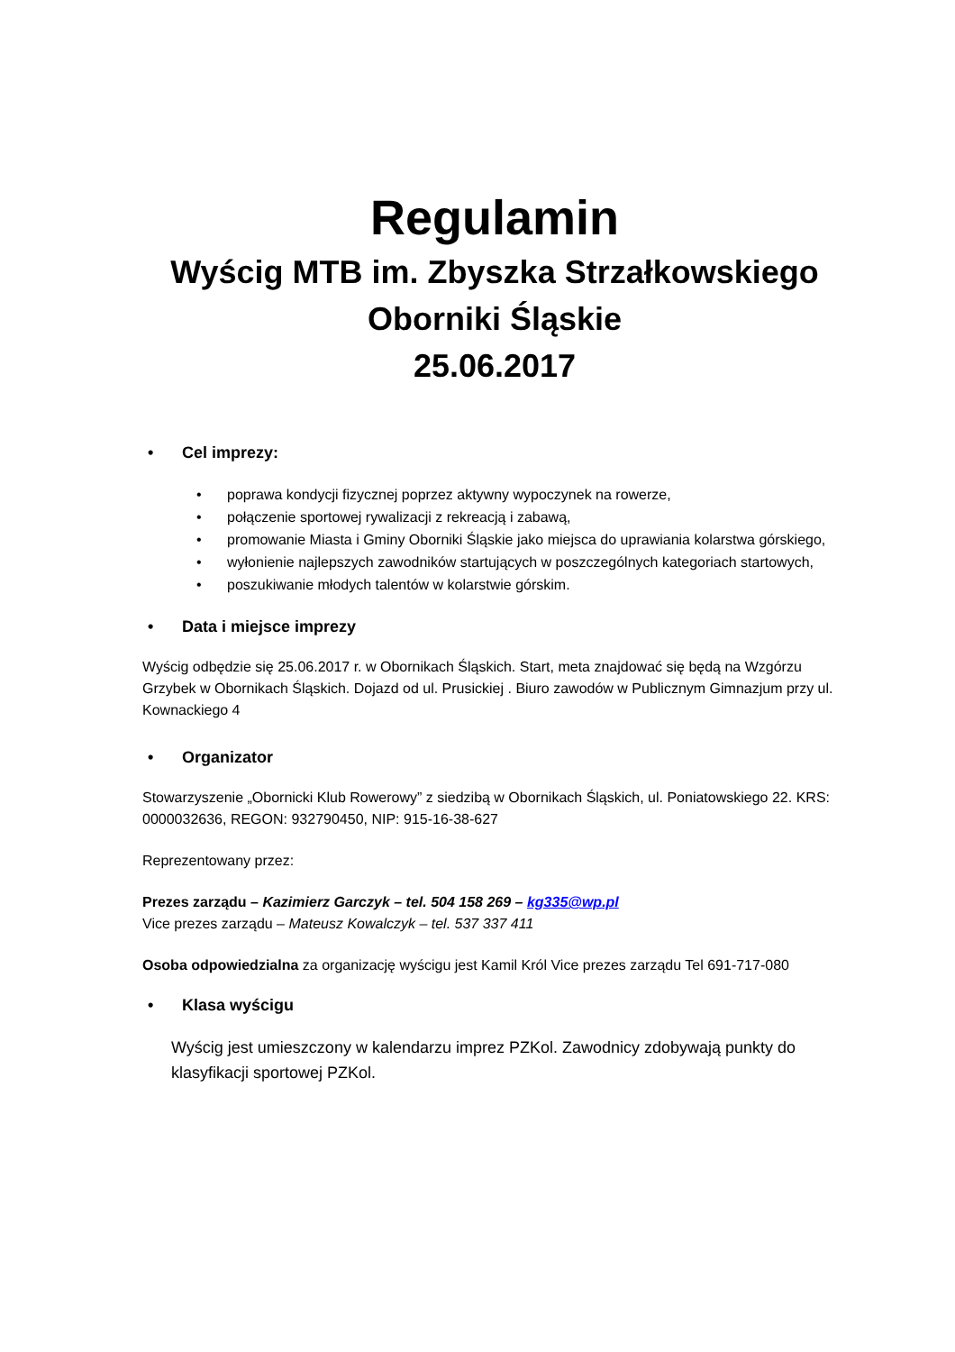Regulamin
Wyścig MTB im. Zbyszka Strzałkowskiego
Oborniki Śląskie
25.06.2017
• Cel imprezy:
• poprawa kondycji fizycznej poprzez aktywny wypoczynek na rowerze,
• połączenie sportowej rywalizacji z rekreacją i zabawą,
• promowanie Miasta i Gminy Oborniki Śląskie jako miejsca do uprawiania kolarstwa górskiego,
• wyłonienie najlepszych zawodników startujących w poszczególnych kategoriach startowych,
• poszukiwanie młodych talentów w kolarstwie górskim.
• Data i miejsce imprezy
Wyścig odbędzie się 25.06.2017 r. w Obornikach Śląskich. Start, meta znajdować się będą na Wzgórzu Grzybek w Obornikach Śląskich. Dojazd od ul. Prusickiej . Biuro zawodów w Publicznym Gimnazjum przy ul. Kownackiego 4
• Organizator
Stowarzyszenie „Obornicki Klub Rowerowy” z siedzibą w Obornikach Śląskich, ul. Poniatowskiego 22. KRS: 0000032636, REGON: 932790450, NIP: 915-16-38-627
Reprezentowany przez:
Prezes zarządu – Kazimierz Garczyk – tel. 504 158 269 – kg335@wp.pl
Vice prezes zarządu – Mateusz Kowalczyk – tel. 537 337 411
Osoba odpowiedzialna za organizację wyścigu jest Kamil Król Vice prezes zarządu Tel 691-717-080
• Klasa wyścigu
Wyścig jest umieszczony w kalendarzu imprez PZKol. Zawodnicy zdobywają punkty do klasyfikacji sportowej PZKol.